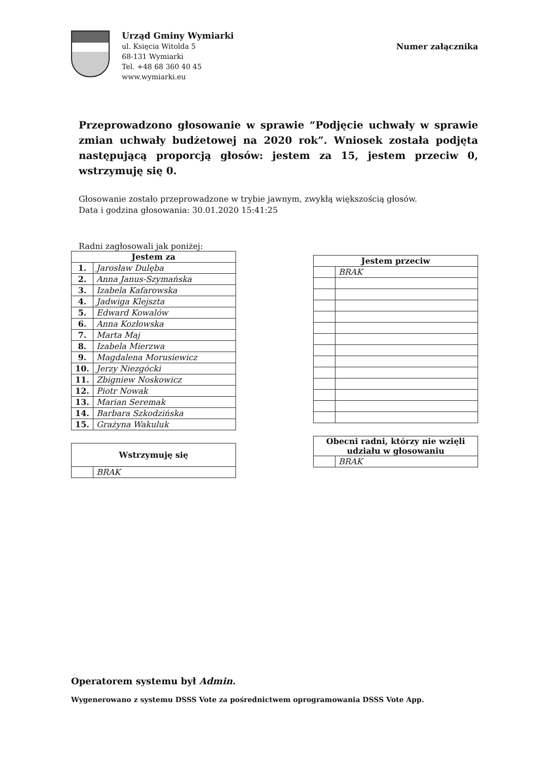Urząd Gminy Wymiarki
ul. Księcia Witolda 5
68-131 Wymiarki
Tel. +48 68 360 40 45
www.wymiarki.eu
Numer załącznika
Przeprowadzono głosowanie w sprawie “Podjęcie uchwały w sprawie zmian uchwały budżetowej na 2020 rok”. Wniosek została podjęta następującą proporcją głosów: jestem za 15, jestem przeciw 0, wstrzymuję się 0.
Głosowanie zostało przeprowadzone w trybie jawnym, zwykłą większością głosów.
Data i godzina głosowania: 30.01.2020 15:41:25
Radni zagłosowali jak poniżej:
| Jestem za | |
| --- | --- |
| 1. | Jarosław Dulęba |
| 2. | Anna Janus-Szymańska |
| 3. | Izabela Kafarowska |
| 4. | Jadwiga Klejszta |
| 5. | Edward Kowalów |
| 6. | Anna Kozłowska |
| 7. | Marta Maj |
| 8. | Izabela Mierzwa |
| 9. | Magdalena Morusiewicz |
| 10. | Jerzy Niezgócki |
| 11. | Zbigniew Noskowicz |
| 12. | Piotr Nowak |
| 13. | Marian Seremak |
| 14. | Barbara Szkodzińska |
| 15. | Grażyna Wakuluk |
| Wstrzymuję się | |
| --- | --- |
| | BRAK |
| Jestem przeciw | |
| --- | --- |
| | BRAK |
| Obecni radni, którzy nie wzięli udziału w głosowaniu | |
| --- | --- |
| | BRAK |
Operatorem systemu był Admin.
Wygenerowano z systemu DSSS Vote za pośrednictwem oprogramowania DSSS Vote App.